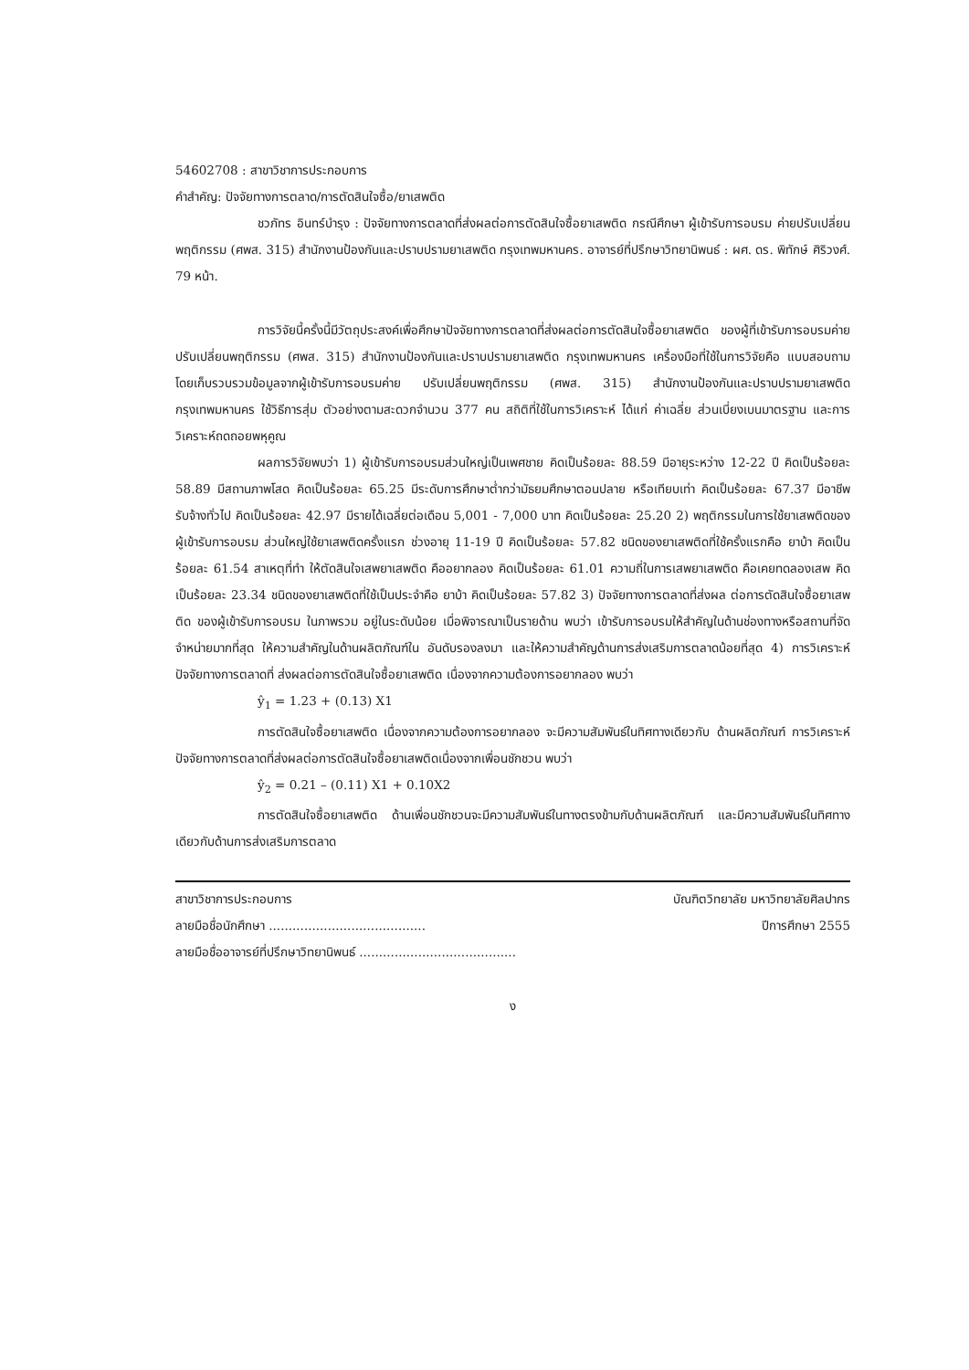54602708 : สาขาวิชาการประกอบการ
คำสำคัญ: ปัจจัยทางการตลาด/การตัดสินใจซื้อ/ยาเสพติด
ชวภัทร อินทร์บำรุง : ปัจจัยทางการตลาดที่ส่งผลต่อการตัดสินใจซื้อยาเสพติด กรณีศึกษา ผู้เข้ารับการอบรม ค่ายปรับเปลี่ยนพฤติกรรม (ศพส. 315) สำนักงานป้องกันและปราบปรามยาเสพติด กรุงเทพมหานคร. อาจารย์ที่ปรึกษาวิทยานิพนธ์ : ผศ. ดร. พิทักษ์ ศิริวงศ์. 79 หน้า.
การวิจัยนี้ครั้งนี้มีวัตถุประสงค์เพื่อศึกษาปัจจัยทางการตลาดที่ส่งผลต่อการตัดสินใจซื้อยาเสพติด ของผู้ที่เข้ารับการอบรมค่ายปรับเปลี่ยนพฤติกรรม (ศพส. 315) สำนักงานป้องกันและปราบปรามยาเสพติด กรุงเทพมหานคร เครื่องมือที่ใช้ในการวิจัยคือ แบบสอบถาม โดยเก็บรวบรวมข้อมูลจากผู้เข้ารับการอบรมค่าย ปรับเปลี่ยนพฤติกรรม (ศพส. 315) สำนักงานป้องกันและปราบปรามยาเสพติดกรุงเทพมหานคร ใช้วิธีการสุ่ม ตัวอย่างตามสะดวกจำนวน 377 คน สถิติที่ใช้ในการวิเคราะห์ ได้แก่ ค่าเฉลี่ย ส่วนเบี่ยงเบนมาตรฐาน และการ วิเคราะห์ถดถอยพหุคูณ
ผลการวิจัยพบว่า 1) ผู้เข้ารับการอบรมส่วนใหญ่เป็นเพศชาย คิดเป็นร้อยละ 88.59 มีอายุระหว่าง 12-22 ปี คิดเป็นร้อยละ 58.89 มีสถานภาพโสด คิดเป็นร้อยละ 65.25 มีระดับการศึกษาต่ำกว่ามัธยมศึกษาตอนปลาย หรือเทียบเท่า คิดเป็นร้อยละ 67.37 มีอาชีพรับจ้างทั่วไป คิดเป็นร้อยละ 42.97 มีรายได้เฉลี่ยต่อเดือน 5,001 - 7,000 บาท คิดเป็นร้อยละ 25.20 2) พฤติกรรมในการใช้ยาเสพติดของผู้เข้ารับการอบรม ส่วนใหญ่ใช้ยาเสพติดครั้งแรก ช่วงอายุ 11-19 ปี คิดเป็นร้อยละ 57.82 ชนิดของยาเสพติดที่ใช้ครั้งแรกคือ ยาบ้า คิดเป็นร้อยละ 61.54 สาเหตุที่ทำ ให้ตัดสินใจเสพยาเสพติด คืออยากลอง คิดเป็นร้อยละ 61.01 ความถี่ในการเสพยาเสพติด คือเคยทดลองเสพ คิด เป็นร้อยละ 23.34 ชนิดของยาเสพติดที่ใช้เป็นประจำคือ ยาบ้า คิดเป็นร้อยละ 57.82 3) ปัจจัยทางการตลาดที่ส่งผล ต่อการตัดสินใจซื้อยาเสพติด ของผู้เข้ารับการอบรม ในภาพรวม อยู่ในระดับน้อย เมื่อพิจารณาเป็นรายด้าน พบว่า เข้ารับการอบรมให้สำคัญในด้านช่องทางหรือสถานที่จัดจำหน่ายมากที่สุด ให้ความสำคัญในด้านผลิตภัณฑ์ใน อันดับรองลงมา และให้ความสำคัญด้านการส่งเสริมการตลาดน้อยที่สุด 4) การวิเคราะห์ปัจจัยทางการตลาดที่ ส่งผลต่อการตัดสินใจซื้อยาเสพติด เนื่องจากความต้องการอยากลอง พบว่า
ŷ<sub>1</sub> = 1.23 + (0.13) X1
การตัดสินใจซื้อยาเสพติด เนื่องจากความต้องการอยากลอง จะมีความสัมพันธ์ในทิศทางเดียวกับ ด้านผลิตภัณฑ์ การวิเคราะห์ปัจจัยทางการตลาดที่ส่งผลต่อการตัดสินใจซื้อยาเสพติดเนื่องจากเพื่อนชักชวน พบว่า
ŷ<sub>2</sub> = 0.21 – (0.11) X1 + 0.10X2
การตัดสินใจซื้อยาเสพติด ด้านเพื่อนชักชวนจะมีความสัมพันธ์ในทางตรงข้ามกับด้านผลิตภัณฑ์ และมีความสัมพันธ์ในทิศทางเดียวกับด้านการส่งเสริมการตลาด
สาขาวิชาการประกอบการ บัณฑิตวิทยาลัย มหาวิทยาลัยศิลปากร
ลายมือชื่อนักศึกษา ........................................ ปีการศึกษา 2555
ลายมือชื่ออาจารย์ที่ปรึกษาวิทยานิพนธ์ ........................................
ง